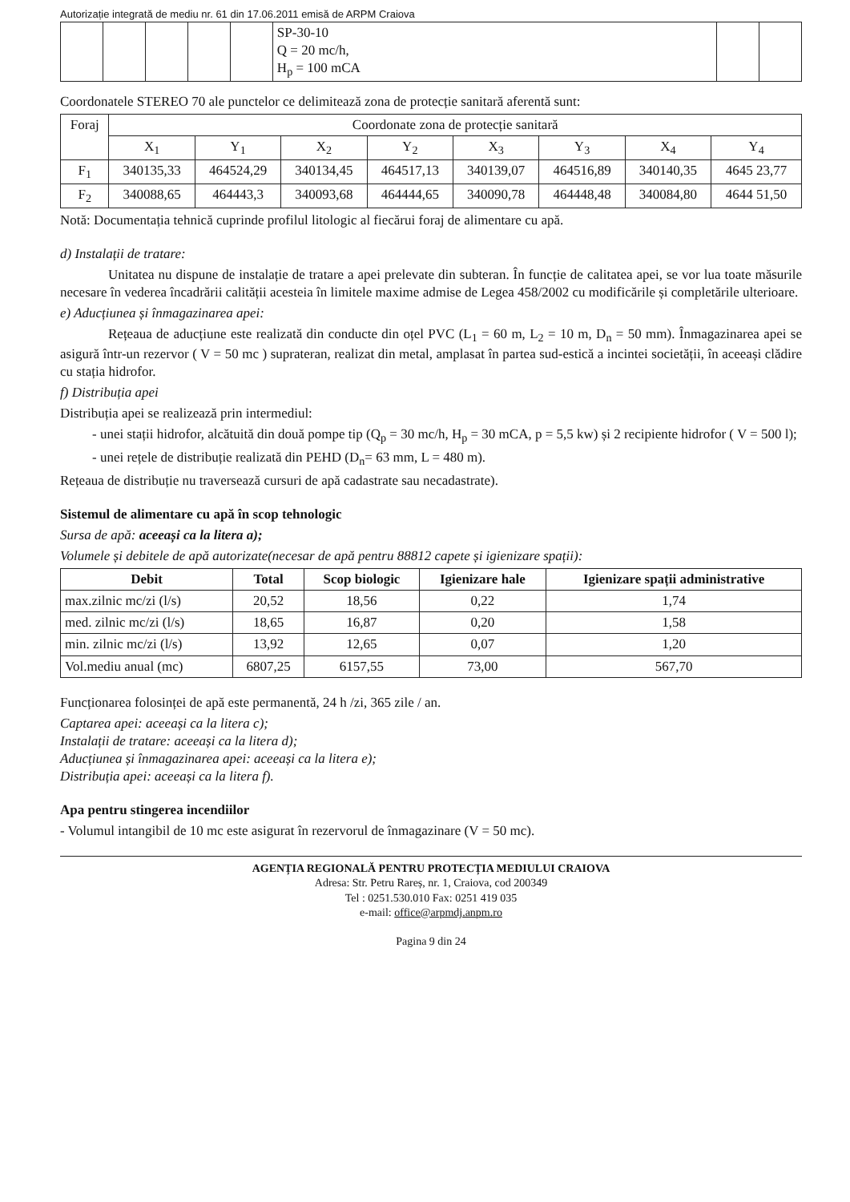Autorizație integrată de mediu nr. 61 din 17.06.2011 emisă de ARPM Craiova
| | | | | | SP-30-10 Q = 20 mc/h, H<sub>p</sub> = 100 mCA | | |
Coordonatele STEREO 70 ale punctelor ce delimitează zona de protecție sanitară aferentă sunt:
| Foraj | Coordonate zona de protecție sanitară | | | | | | | |
| --- | --- | --- | --- | --- | --- | --- | --- | --- |
| | X<sub>1</sub> | Y<sub>1</sub> | X<sub>2</sub> | Y<sub>2</sub> | X<sub>3</sub> | Y<sub>3</sub> | X<sub>4</sub> | Y<sub>4</sub> |
| F<sub>1</sub> | 340135,33 | 464524,29 | 340134,45 | 464517,13 | 340139,07 | 464516,89 | 340140,35 | 4645 23,77 |
| F<sub>2</sub> | 340088,65 | 464443,3 | 340093,68 | 464444,65 | 340090,78 | 464448,48 | 340084,80 | 4644 51,50 |
Notă: Documentația tehnică cuprinde profilul litologic al fiecărui foraj de alimentare cu apă.
d) Instalații de tratare:
Unitatea nu dispune de instalație de tratare a apei prelevate din subteran. În funcție de calitatea apei, se vor lua toate măsurile necesare în vederea încadrării calității acesteia în limitele maxime admise de Legea 458/2002 cu modificările și completările ulterioare.
e) Aducțiunea și înmagazinarea apei:
Rețeaua de aducțiune este realizată din conducte din oțel PVC (L<sub>1</sub> = 60 m, L<sub>2</sub> = 10 m, D<sub>n</sub> = 50 mm). Înmagazinarea apei se asigură într-un rezervor ( V = 50 mc ) suprateran, realizat din metal, amplasat în partea sud-estică a incintei societății, în aceeași clădire cu stația hidrofor.
f) Distribuția apei
Distribuția apei se realizează prin intermediul:
- unei stații hidrofor, alcătuită din două pompe tip (Q<sub>p</sub> = 30 mc/h, H<sub>p</sub> = 30 mCA, p = 5,5 kw) și 2 recipiente hidrofor ( V = 500 l);
- unei rețele de distribuție realizată din PEHD (D<sub>n</sub>= 63 mm, L = 480 m).
Rețeaua de distribuție nu traversează cursuri de apă cadastrate sau necadastrate).
Sistemul de alimentare cu apă în scop tehnologic
Sursa de apă: aceeași ca la litera a);
Volumele și debitele de apă autorizate(necesar de apă pentru 88812 capete și igienizare spații):
| Debit | Total | Scop biologic | Igienizare hale | Igienizare spații administrative |
| --- | --- | --- | --- | --- |
| max.zilnic mc/zi (l/s) | 20,52 | 18,56 | 0,22 | 1,74 |
| med. zilnic mc/zi (l/s) | 18,65 | 16,87 | 0,20 | 1,58 |
| min. zilnic mc/zi (l/s) | 13,92 | 12,65 | 0,07 | 1,20 |
| Vol.mediu anual (mc) | 6807,25 | 6157,55 | 73,00 | 567,70 |
Funcționarea folosinței de apă este permanentă, 24 h /zi, 365 zile / an.
Captarea apei: aceeași ca la litera c);
Instalații de tratare: aceeași ca la litera d);
Aducțiunea și înmagazinarea apei: aceeași ca la litera e);
Distribuția apei: aceeași ca la litera f).
Apa pentru stingerea incendiilor
- Volumul intangibil de 10 mc este asigurat în rezervorul de înmagazinare (V = 50 mc).
AGENȚIA REGIONALĂ PENTRU PROTECȚIA MEDIULUI CRAIOVA
Adresa: Str. Petru Rareș, nr. 1, Craiova, cod 200349
Tel : 0251.530.010 Fax: 0251 419 035
e-mail: office@arpmdj.anpm.ro
Pagina 9 din 24